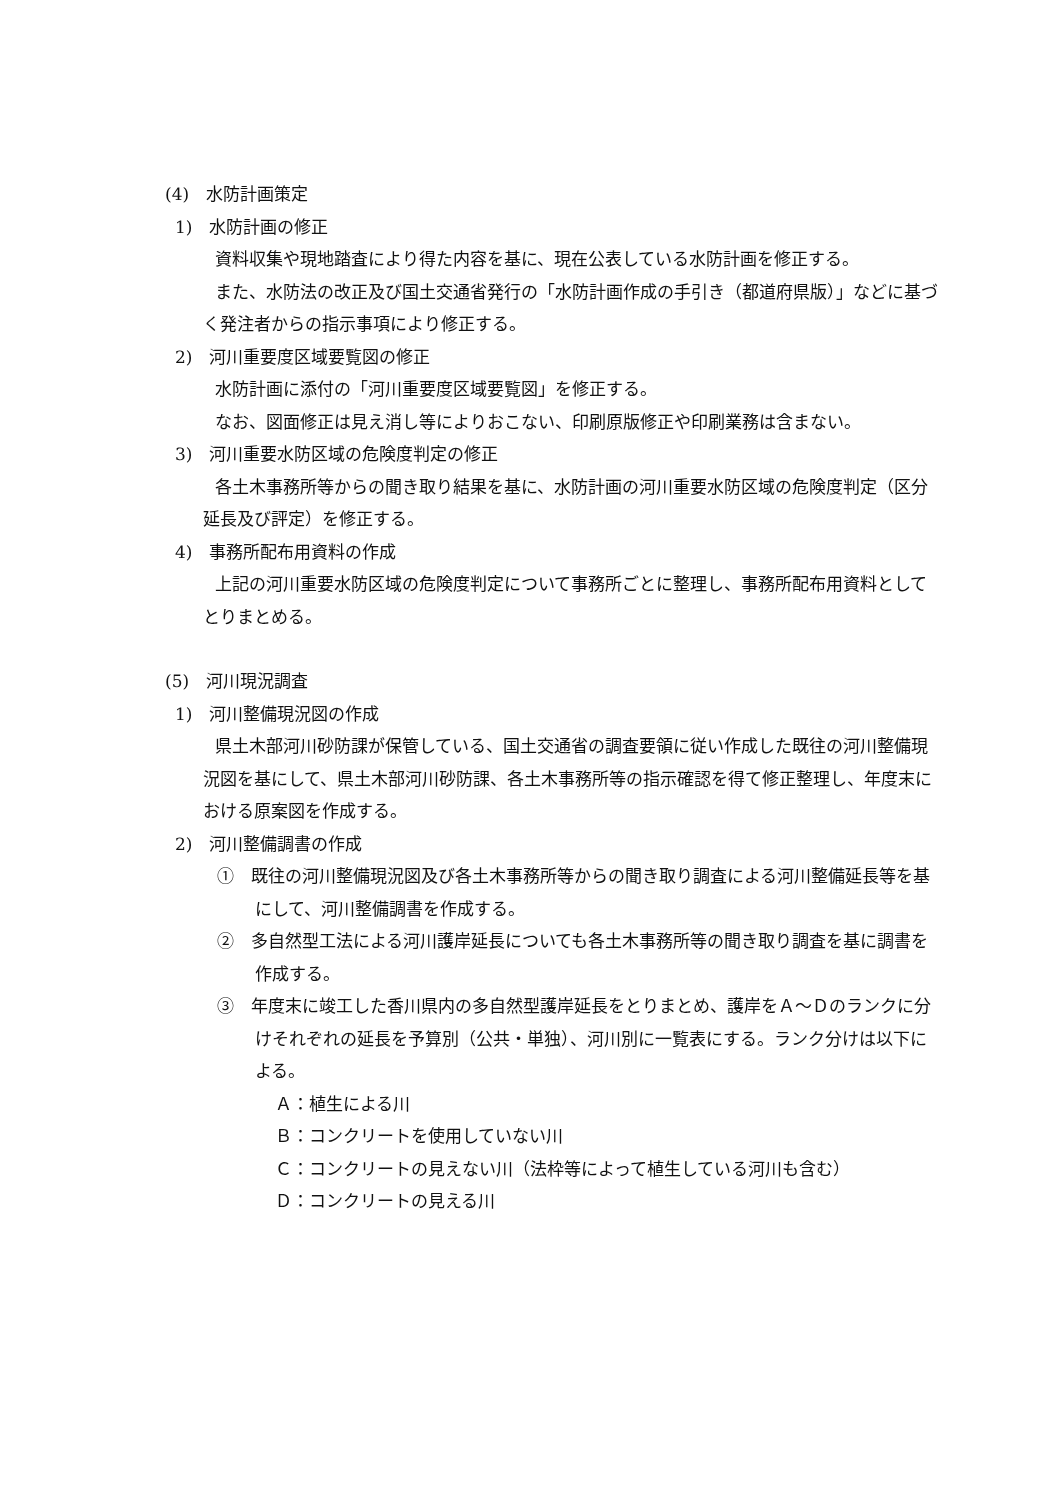(4)　水防計画策定
1)　水防計画の修正
資料収集や現地踏査により得た内容を基に、現在公表している水防計画を修正する。
また、水防法の改正及び国土交通省発行の「水防計画作成の手引き（都道府県版）」などに基づく発注者からの指示事項により修正する。
2)　河川重要度区域要覧図の修正
水防計画に添付の「河川重要度区域要覧図」を修正する。
なお、図面修正は見え消し等によりおこない、印刷原版修正や印刷業務は含まない。
3)　河川重要水防区域の危険度判定の修正
各土木事務所等からの聞き取り結果を基に、水防計画の河川重要水防区域の危険度判定（区分延長及び評定）を修正する。
4)　事務所配布用資料の作成
上記の河川重要水防区域の危険度判定について事務所ごとに整理し、事務所配布用資料としてとりまとめる。
(5)　河川現況調査
1)　河川整備現況図の作成
県土木部河川砂防課が保管している、国土交通省の調査要領に従い作成した既往の河川整備現況図を基にして、県土木部河川砂防課、各土木事務所等の指示確認を得て修正整理し、年度末における原案図を作成する。
2)　河川整備調書の作成
①　既往の河川整備現況図及び各土木事務所等からの聞き取り調査による河川整備延長等を基にして、河川整備調書を作成する。
②　多自然型工法による河川護岸延長についても各土木事務所等の聞き取り調査を基に調書を作成する。
③　年度末に竣工した香川県内の多自然型護岸延長をとりまとめ、護岸をＡ～Ｄのランクに分けそれぞれの延長を予算別（公共・単独）、河川別に一覧表にする。ランク分けは以下による。
Ａ：植生による川
Ｂ：コンクリートを使用していない川
Ｃ：コンクリートの見えない川（法枠等によって植生している河川も含む）
Ｄ：コンクリートの見える川